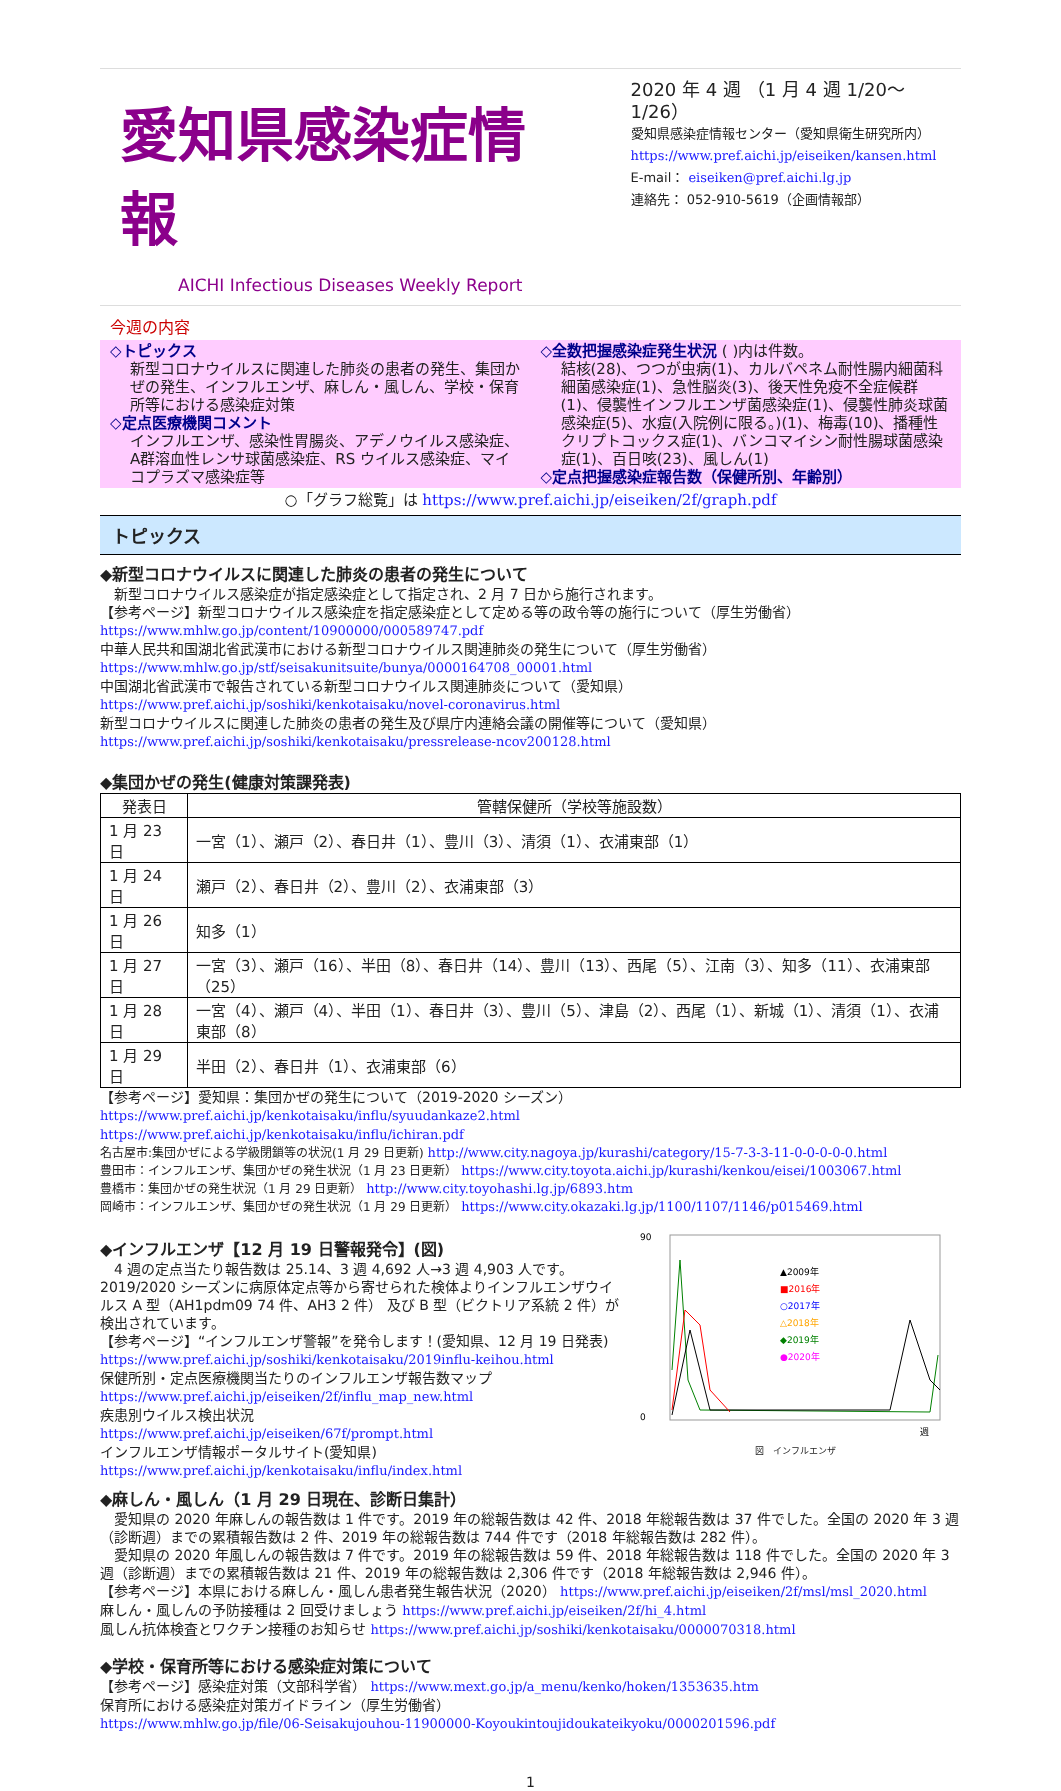愛知県感染症情報
AICHI Infectious Diseases Weekly Report
2020 年 4 週 （1 月 4 週 1/20～1/26）
愛知県感染症情報センター（愛知県衛生研究所内）
https://www.pref.aichi.jp/eiseiken/kansen.html
E-mail： eiseiken@pref.aichi.lg.jp
連絡先： 052-910-5619（企画情報部）
今週の内容
◇トピックス
新型コロナウイルスに関連した肺炎の患者の発生、集団かぜの発生、インフルエンザ、麻しん・風しん、学校・保育所等における感染症対策
◇定点医療機関コメント
インフルエンザ、感染性胃腸炎、アデノウイルス感染症、A群溶血性レンサ球菌感染症、RS ウイルス感染症、マイコプラズマ感染症等
◇全数把握感染症発生状況 ( )内は件数。
結核(28)、つつが虫病(1)、カルバペネム耐性腸内細菌科細菌感染症(1)、急性脳炎(3)、後天性免疫不全症候群(1)、侵襲性インフルエンザ菌感染症(1)、侵襲性肺炎球菌感染症(5)、水痘(入院例に限る。)(1)、梅毒(10)、播種性クリプトコックス症(1)、バンコマイシン耐性腸球菌感染症(1)、百日咳(23)、風しん(1)
◇定点把握感染症報告数（保健所別、年齢別）
○「グラフ総覧」は https://www.pref.aichi.jp/eiseiken/2f/graph.pdf
トピックス
◆新型コロナウイルスに関連した肺炎の患者の発生について
　新型コロナウイルス感染症が指定感染症として指定され、2 月 7 日から施行されます。
【参考ページ】新型コロナウイルス感染症を指定感染症として定める等の政令等の施行について（厚生労働省）
https://www.mhlw.go.jp/content/10900000/000589747.pdf
中華人民共和国湖北省武漢市における新型コロナウイルス関連肺炎の発生について（厚生労働省）
https://www.mhlw.go.jp/stf/seisakunitsuite/bunya/0000164708_00001.html
中国湖北省武漢市で報告されている新型コロナウイルス関連肺炎について（愛知県）
https://www.pref.aichi.jp/soshiki/kenkotaisaku/novel-coronavirus.html
新型コロナウイルスに関連した肺炎の患者の発生及び県庁内連絡会議の開催等について（愛知県）
https://www.pref.aichi.jp/soshiki/kenkotaisaku/pressrelease-ncov200128.html
◆集団かぜの発生(健康対策課発表)
| 発表日 | 管轄保健所（学校等施設数） |
| --- | --- |
| 1 月 23 日 | 一宮（1）、瀬戸（2）、春日井（1）、豊川（3）、清須（1）、衣浦東部（1） |
| 1 月 24 日 | 瀬戸（2）、春日井（2）、豊川（2）、衣浦東部（3） |
| 1 月 26 日 | 知多（1） |
| 1 月 27 日 | 一宮（3）、瀬戸（16）、半田（8）、春日井（14）、豊川（13）、西尾（5）、江南（3）、知多（11）、衣浦東部（25） |
| 1 月 28 日 | 一宮（4）、瀬戸（4）、半田（1）、春日井（3）、豊川（5）、津島（2）、西尾（1）、新城（1）、清須（1）、衣浦東部（8） |
| 1 月 29 日 | 半田（2）、春日井（1）、衣浦東部（6） |
【参考ページ】愛知県：集団かぜの発生について（2019-2020 シーズン）
https://www.pref.aichi.jp/kenkotaisaku/influ/syuudankaze2.html
https://www.pref.aichi.jp/kenkotaisaku/influ/ichiran.pdf
名古屋市:集団かぜによる学級閉鎖等の状況(1 月 29 日更新) http://www.city.nagoya.jp/kurashi/category/15-7-3-3-11-0-0-0-0-0.html
豊田市：インフルエンザ、集団かぜの発生状況（1 月 23 日更新） https://www.city.toyota.aichi.jp/kurashi/kenkou/eisei/1003067.html
豊橋市：集団かぜの発生状況（1 月 29 日更新） http://www.city.toyohashi.lg.jp/6893.htm
岡崎市：インフルエンザ、集団かぜの発生状況（1 月 29 日更新） https://www.city.okazaki.lg.jp/1100/1107/1146/p015469.html
◆インフルエンザ【12 月 19 日警報発令】(図)
　4 週の定点当たり報告数は 25.14、3 週 4,692 人→3 週 4,903 人です。2019/2020 シーズンに病原体定点等から寄せられた検体よりインフルエンザウイルス A 型（AH1pdm09 74 件、AH3 2 件） 及び B 型（ビクトリア系統 2 件）が検出されています。
【参考ページ】“インフルエンザ警報”を発令します！(愛知県、12 月 19 日発表)
https://www.pref.aichi.jp/soshiki/kenkotaisaku/2019influ-keihou.html
保健所別・定点医療機関当たりのインフルエンザ報告数マップ
https://www.pref.aichi.jp/eiseiken/2f/influ_map_new.html
疾患別ウイルス検出状況
https://www.pref.aichi.jp/eiseiken/67f/prompt.html
インフルエンザ情報ポータルサイト(愛知県)
https://www.pref.aichi.jp/kenkotaisaku/influ/index.html
▲2009年
■2016年
○2017年
△2018年
◆2019年
●2020年
90
0
週
図　インフルエンザ
◆麻しん・風しん（1 月 29 日現在、診断日集計）
　愛知県の 2020 年麻しんの報告数は 1 件です。2019 年の総報告数は 42 件、2018 年総報告数は 37 件でした。全国の 2020 年 3 週（診断週）までの累積報告数は 2 件、2019 年の総報告数は 744 件です（2018 年総報告数は 282 件）。
　愛知県の 2020 年風しんの報告数は 7 件です。2019 年の総報告数は 59 件、2018 年総報告数は 118 件でした。全国の 2020 年 3 週（診断週）までの累積報告数は 21 件、2019 年の総報告数は 2,306 件です（2018 年総報告数は 2,946 件）。
【参考ページ】本県における麻しん・風しん患者発生報告状況（2020） https://www.pref.aichi.jp/eiseiken/2f/msl/msl_2020.html
麻しん・風しんの予防接種は 2 回受けましょう https://www.pref.aichi.jp/eiseiken/2f/hi_4.html
風しん抗体検査とワクチン接種のお知らせ https://www.pref.aichi.jp/soshiki/kenkotaisaku/0000070318.html
◆学校・保育所等における感染症対策について
【参考ページ】感染症対策（文部科学省） https://www.mext.go.jp/a_menu/kenko/hoken/1353635.htm
保育所における感染症対策ガイドライン（厚生労働省）
https://www.mhlw.go.jp/file/06-Seisakujouhou-11900000-Koyoukintoujidoukateikyoku/0000201596.pdf
1